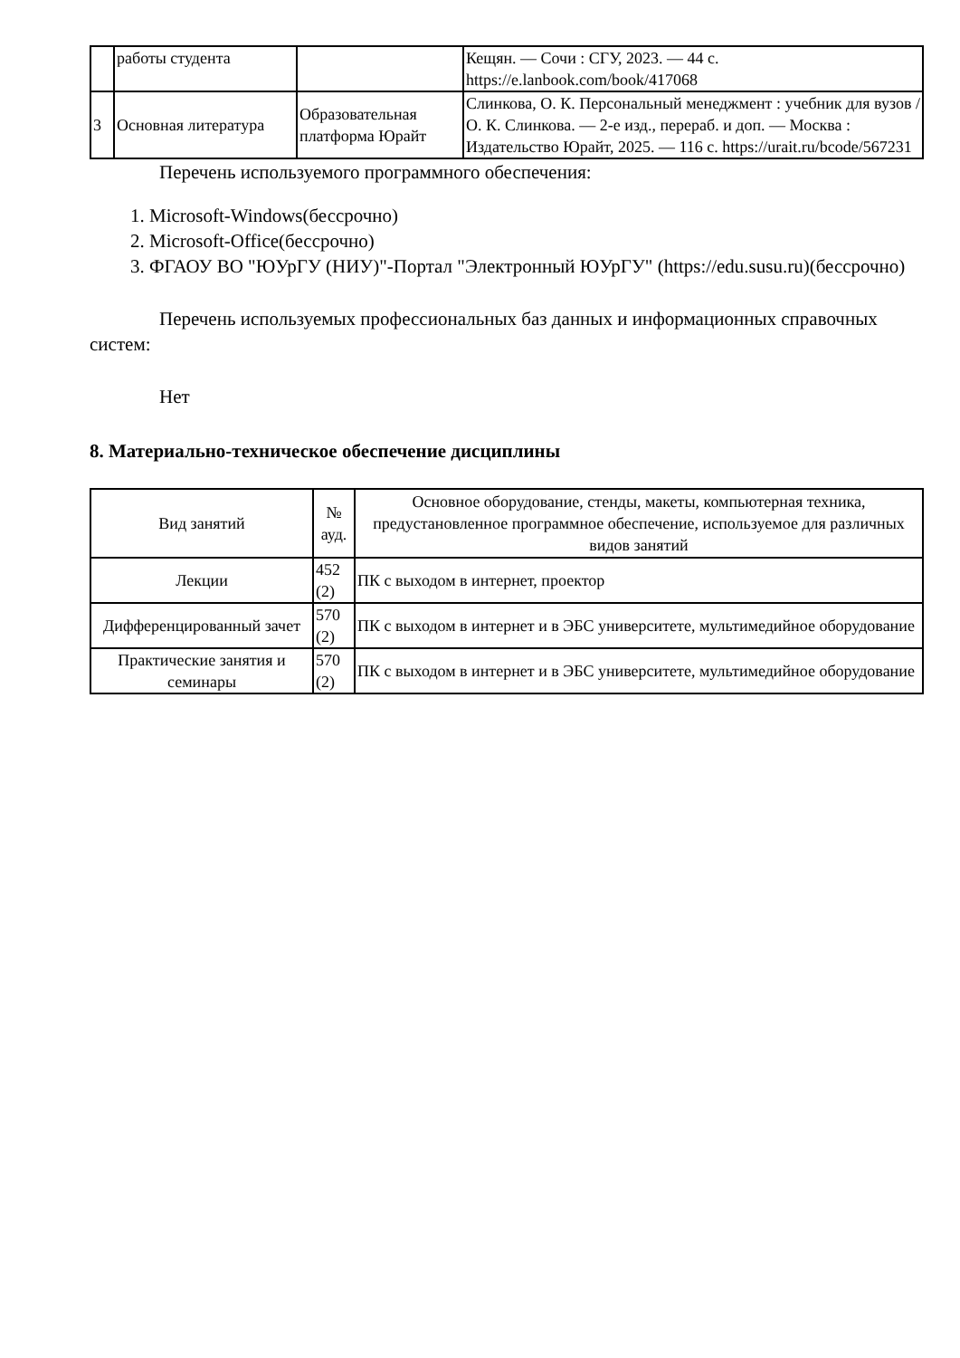| | работы студента | | Кещян. — Сочи : СГУ, 2023. — 44 с. https://e.lanbook.com/book/417068 |
| 3 | Основная литература | Образовательная платформа Юрайт | Слинкова, О. К. Персональный менеджмент : учебник для вузов / О. К. Слинкова. — 2-е изд., перераб. и доп. — Москва : Издательство Юрайт, 2025. — 116 с. https://urait.ru/bcode/567231 |
Перечень используемого программного обеспечения:
1. Microsoft-Windows(бессрочно)
2. Microsoft-Office(бессрочно)
3. ФГАОУ ВО "ЮУрГУ (НИУ)"-Портал "Электронный ЮУрГУ" (https://edu.susu.ru)(бессрочно)
Перечень используемых профессиональных баз данных и информационных справочных систем:
Нет
8. Материально-техническое обеспечение дисциплины
| Вид занятий | № ауд. | Основное оборудование, стенды, макеты, компьютерная техника, предустановленное программное обеспечение, используемое для различных видов занятий |
| Лекции | 452 (2) | ПК с выходом в интернет, проектор |
| Дифференцированный зачет | 570 (2) | ПК с выходом в интернет и в ЭБС университете, мультимедийное оборудование |
| Практические занятия и семинары | 570 (2) | ПК с выходом в интернет и в ЭБС университете, мультимедийное оборудование |